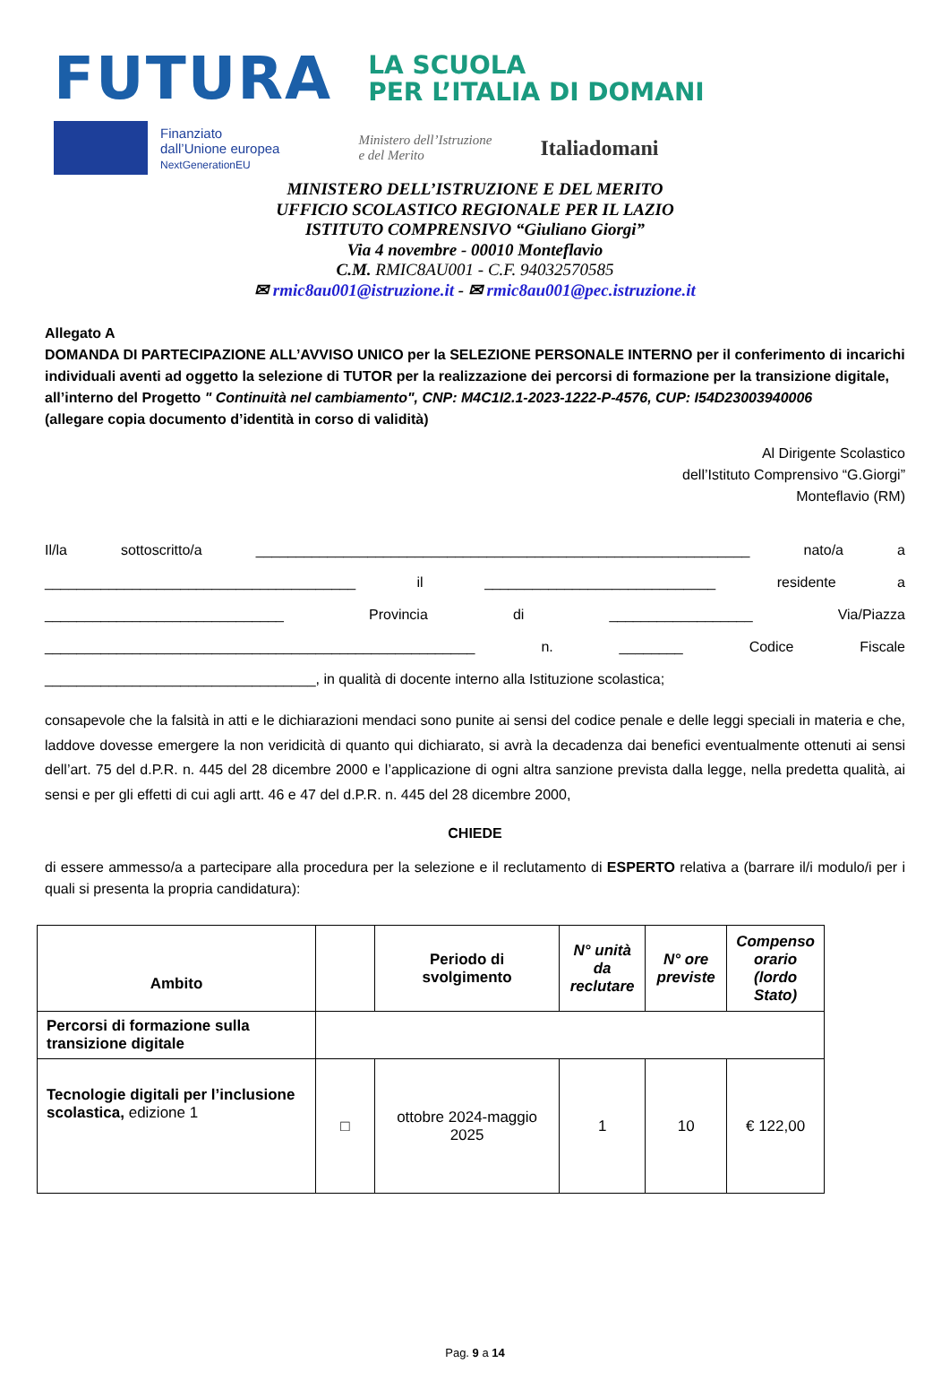FUTURA
LA SCUOLA
PER L’ITALIA DI DOMANI
Finanziato
dall’Unione europea
NextGenerationEU
Ministero dell’Istruzione
e del Merito
Italiadomani
MINISTERO DELL’ISTRUZIONE E DEL MERITO
UFFICIO SCOLASTICO REGIONALE PER IL LAZIO
ISTITUTO COMPRENSIVO “Giuliano Giorgi”
Via 4 novembre - 00010 Monteflavio
C.M. RMIC8AU001 - C.F. 94032570585
✉ rmic8au001@istruzione.it - ✉ rmic8au001@pec.istruzione.it
Allegato A
DOMANDA DI PARTECIPAZIONE ALL’AVVISO UNICO per la SELEZIONE PERSONALE INTERNO per il conferimento di incarichi individuali aventi ad oggetto la selezione di TUTOR per la realizzazione dei percorsi di formazione per la transizione digitale, all’interno del Progetto " Continuità nel cambiamento", CNP: M4C1I2.1-2023-1222-P-4576, CUP: I54D23003940006
(allegare copia documento d’identità in corso di validità)
Al Dirigente Scolastico
dell’Istituto Comprensivo “G.Giorgi”
Monteflavio (RM)
Il/la sottoscritto/a ______________________________________________________________ nato/a a
_______________________________________ il _____________________________ residente a
______________________________ Provincia di __________________ Via/Piazza
______________________________________________________ n. ________ Codice Fiscale
__________________________________, in qualità di docente interno alla Istituzione scolastica;
consapevole che la falsità in atti e le dichiarazioni mendaci sono punite ai sensi del codice penale e delle leggi speciali in materia e che, laddove dovesse emergere la non veridicità di quanto qui dichiarato, si avrà la decadenza dai benefici eventualmente ottenuti ai sensi dell’art. 75 del d.P.R. n. 445 del 28 dicembre 2000 e l’applicazione di ogni altra sanzione prevista dalla legge, nella predetta qualità, ai sensi e per gli effetti di cui agli artt. 46 e 47 del d.P.R. n. 445 del 28 dicembre 2000,
CHIEDE
di essere ammesso/a a partecipare alla procedura per la selezione e il reclutamento di ESPERTO relativa a (barrare il/i modulo/i per i quali si presenta la propria candidatura):
| Ambito | | Periodo di svolgimento | N° unità da reclutare | N° ore previste | Compenso orario (lordo Stato) |
| --- | --- | --- | --- | --- | --- |
| Percorsi di formazione sulla transizione digitale | | | | | |
| Tecnologie digitali per l’inclusione scolastica, edizione 1 | □ | ottobre 2024-maggio 2025 | 1 | 10 | € 122,00 |
Pag. 9 a 14